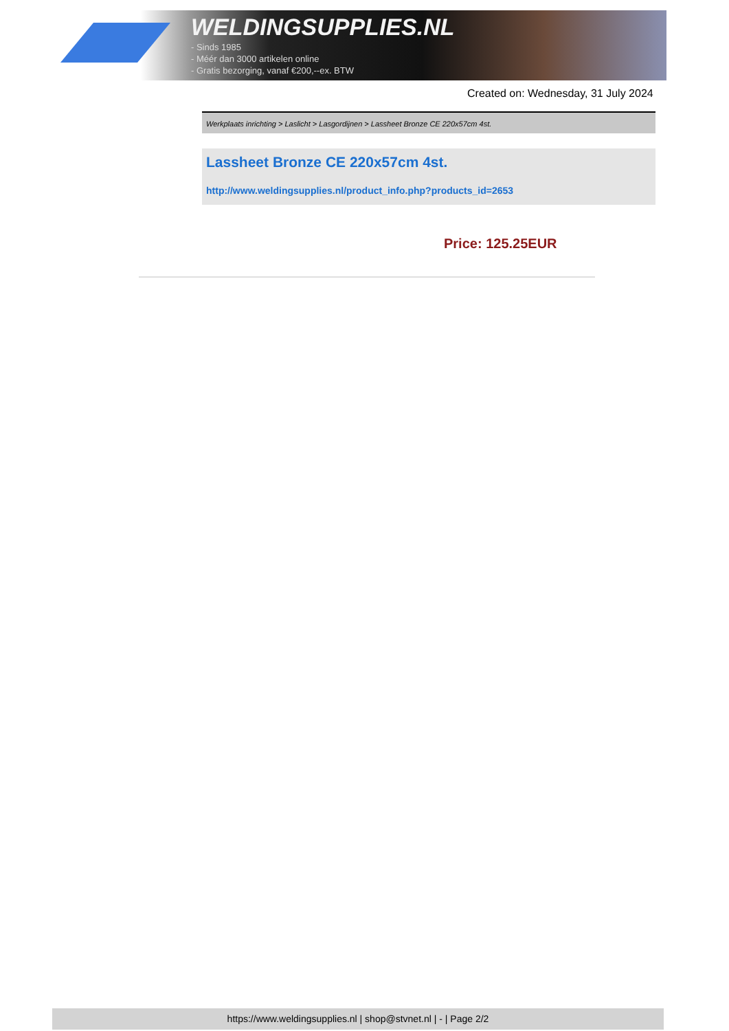WELDINGSUPPLIES.NL
- Sinds 1985
- Méér dan 3000 artikelen online
- Gratis bezorging, vanaf €200,--ex. BTW
Created on: Wednesday, 31 July 2024
Werkplaats inrichting > Laslicht > Lasgordijnen > Lassheet Bronze CE 220x57cm 4st.
Lassheet Bronze CE 220x57cm 4st.
http://www.weldingsupplies.nl/product_info.php?products_id=2653
Price: 125.25EUR
https://www.weldingsupplies.nl | shop@stvnet.nl | - | Page 2/2